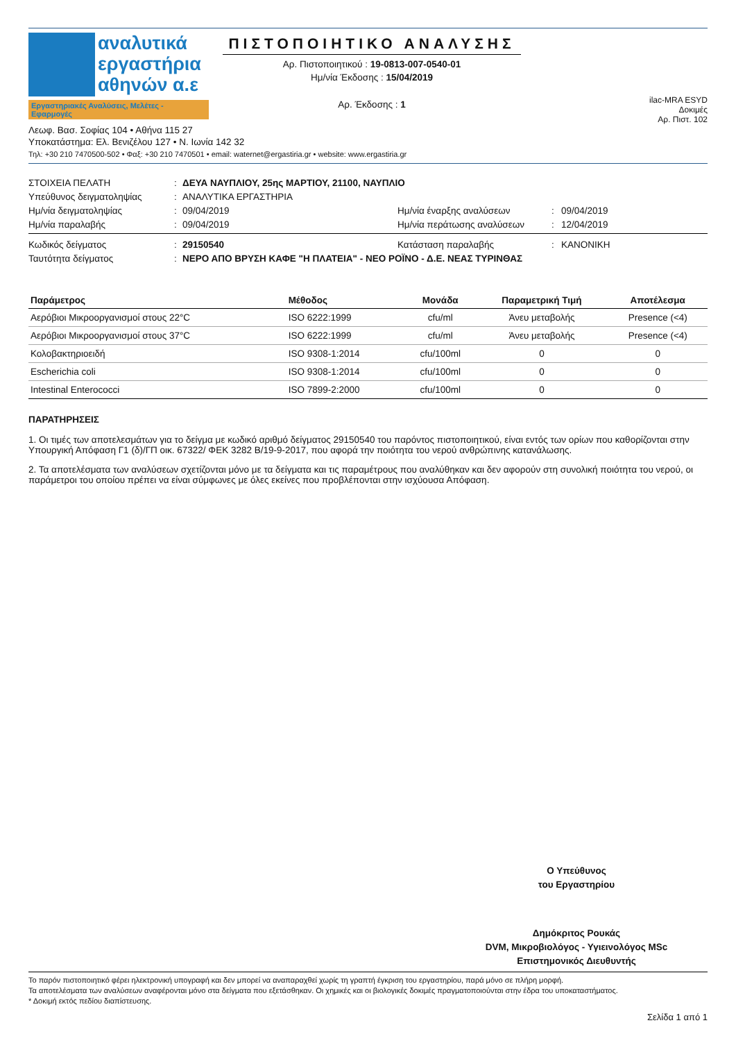αναλυτικά
εργαστήρια
αθηνών α.ε
Εργαστηριακές Αναλύσεις, Μελέτες - Εφαρμογές
ΠΙΣΤΟΠΟΙΗΤΙΚΟ ΑΝΑΛΥΣΗΣ
Αρ. Πιστοποιητικού : 19-0813-007-0540-01
Ημ/νία Έκδοσης : 15/04/2019
Αρ. Έκδοσης : 1
ilac-MRA ESYD
Δοκιμές
Αρ. Πιστ. 102
Λεωφ. Βασ. Σοφίας 104 • Αθήνα 115 27
Υποκατάστημα: Ελ. Βενιζέλου 127 • Ν. Ιωνία 142 32
Τηλ: +30 210 7470500-502 • Φαξ: +30 210 7470501 • email: waternet@ergastiria.gr • website: www.ergastiria.gr
ΣΤΟΙΧΕΙΑ ΠΕΛΑΤΗ
:
ΔΕΥΑ ΝΑΥΠΛΙΟΥ, 25ης ΜΑΡΤΙΟΥ, 21100, ΝΑΥΠΛΙΟ
Υπεύθυνος δειγματοληψίας
:
ΑΝΑΛΥΤΙΚΑ ΕΡΓΑΣΤΗΡΙΑ
Ημ/νία δειγματοληψίας
:
09/04/2019
Ημ/νία έναρξης αναλύσεων
:
09/04/2019
Ημ/νία παραλαβής
:
09/04/2019
Ημ/νία περάτωσης αναλύσεων
:
12/04/2019
Κωδικός δείγματος
:
29150540
Κατάσταση παραλαβής
:
ΚΑΝΟΝΙΚΗ
Ταυτότητα δείγματος
:
ΝΕΡΟ ΑΠΟ ΒΡΥΣΗ ΚΑΦΕ "Η ΠΛΑΤΕΙΑ" - ΝΕΟ ΡΟΪΝΟ - Δ.Ε. ΝΕΑΣ ΤΥΡΙΝΘΑΣ
| Παράμετρος | Μέθοδος | Μονάδα | Παραμετρική Τιμή | Αποτέλεσμα |
| --- | --- | --- | --- | --- |
| Αερόβιοι Μικροοργανισμοί στους 22°C | ISO 6222:1999 | cfu/ml | Άνευ μεταβολής | Presence (<4) |
| Αερόβιοι Μικροοργανισμοί στους 37°C | ISO 6222:1999 | cfu/ml | Άνευ μεταβολής | Presence (<4) |
| Κολοβακτηριοειδή | ISO 9308-1:2014 | cfu/100ml | 0 | 0 |
| Escherichia coli | ISO 9308-1:2014 | cfu/100ml | 0 | 0 |
| Intestinal Enterococci | ISO 7899-2:2000 | cfu/100ml | 0 | 0 |
ΠΑΡΑΤΗΡΗΣΕΙΣ
1. Οι τιμές των αποτελεσμάτων για το δείγμα με κωδικό αριθμό δείγματος 29150540 του παρόντος πιστοποιητικού, είναι εντός των ορίων που καθορίζονται στην Υπουργική Απόφαση Γ1 (δ)/ΓΠ οικ. 67322/ ΦΕΚ 3282 Β/19-9-2017, που αφορά την ποιότητα του νερού ανθρώπινης κατανάλωσης.
2. Τα αποτελέσματα των αναλύσεων σχετίζονται μόνο με τα δείγματα και τις παραμέτρους που αναλύθηκαν και δεν αφορούν στη συνολική ποιότητα του νερού, οι παράμετροι του οποίου πρέπει να είναι σύμφωνες με όλες εκείνες που προβλέπονται στην ισχύουσα Απόφαση.
Ο Υπεύθυνος
του Εργαστηρίου
Δημόκριτος Ρουκάς
DVM, Μικροβιολόγος - Υγιεινολόγος MSc
Επιστημονικός Διευθυντής
Το παρόν πιστοποιητικό φέρει ηλεκτρονική υπογραφή και δεν μπορεί να αναπαραχθεί χωρίς τη γραπτή έγκριση του εργαστηρίου, παρά μόνο σε πλήρη μορφή.
Τα αποτελέσματα των αναλύσεων αναφέρονται μόνο στα δείγματα που εξετάσθηκαν. Οι χημικές και οι βιολογικές δοκιμές πραγματοποιούνται στην έδρα του υποκαταστήματος.
* Δοκιμή εκτός πεδίου διαπίστευσης.
Σελίδα 1 από 1